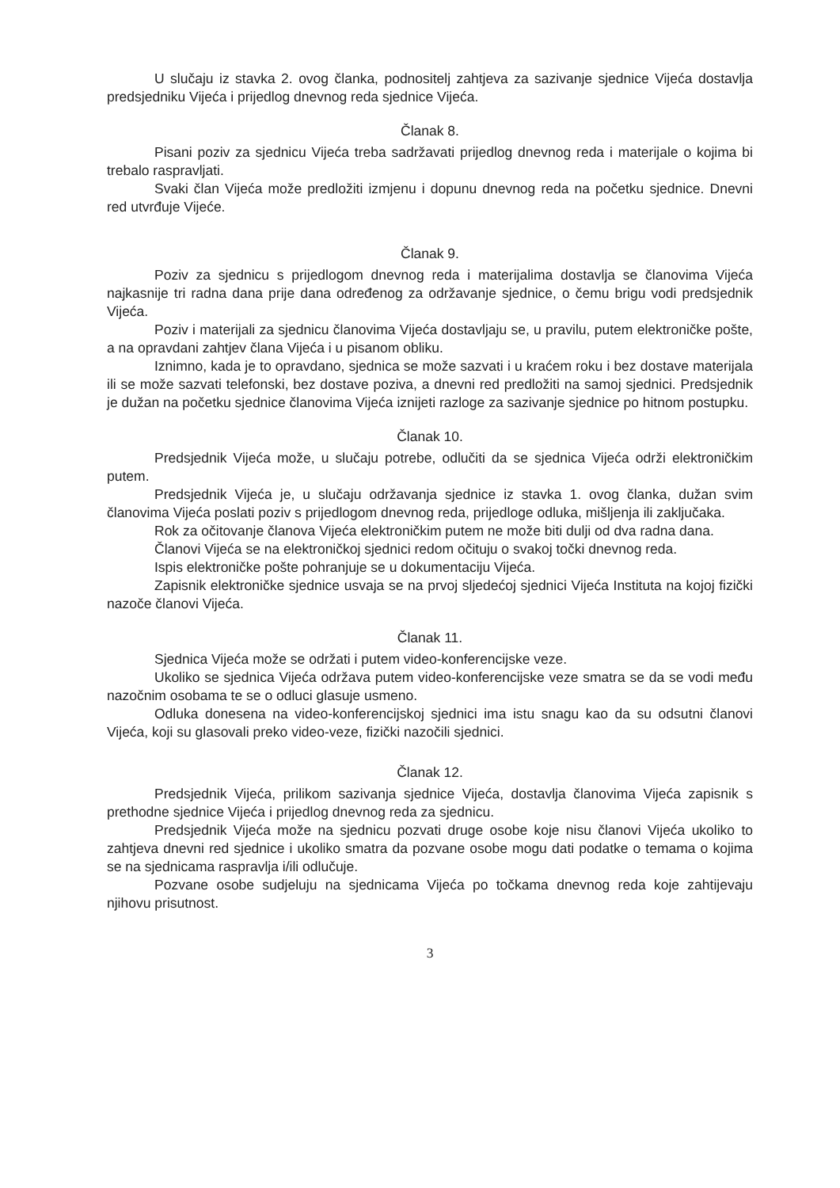U slučaju iz stavka 2. ovog članka, podnositelj zahtjeva za sazivanje sjednice Vijeća dostavlja predsjedniku Vijeća i prijedlog dnevnog reda sjednice Vijeća.
Članak 8.
Pisani poziv za sjednicu Vijeća treba sadržavati prijedlog dnevnog reda i materijale o kojima bi trebalo raspravljati.
Svaki član Vijeća može predložiti izmjenu i dopunu dnevnog reda na početku sjednice. Dnevni red utvrđuje Vijeće.
Članak 9.
Poziv za sjednicu s prijedlogom dnevnog reda i materijalima dostavlja se članovima Vijeća najkasnije tri radna dana prije dana određenog za održavanje sjednice, o čemu brigu vodi predsjednik Vijeća.
Poziv i materijali za sjednicu članovima Vijeća dostavljaju se, u pravilu, putem elektroničke pošte, a na opravdani zahtjev člana Vijeća i u pisanom obliku.
Iznimno, kada je to opravdano, sjednica se može sazvati i u kraćem roku i bez dostave materijala ili se može sazvati telefonski, bez dostave poziva, a dnevni red predložiti na samoj sjednici. Predsjednik je dužan na početku sjednice članovima Vijeća iznijeti razloge za sazivanje sjednice po hitnom postupku.
Članak 10.
Predsjednik Vijeća može, u slučaju potrebe, odlučiti da se sjednica Vijeća održi elektroničkim putem.
Predsjednik Vijeća je, u slučaju održavanja sjednice iz stavka 1. ovog članka, dužan svim članovima Vijeća poslati poziv s prijedlogom dnevnog reda, prijedloge odluka, mišljenja ili zaključaka.
Rok za očitovanje članova Vijeća elektroničkim putem ne može biti dulji od dva radna dana.
Članovi Vijeća se na elektroničkoj sjednici redom očituju o svakoj točki dnevnog reda.
Ispis elektroničke pošte pohranjuje se u dokumentaciju Vijeća.
Zapisnik elektroničke sjednice usvaja se na prvoj sljedećoj sjednici Vijeća Instituta na kojoj fizički nazoče članovi Vijeća.
Članak 11.
Sjednica Vijeća može se održati i putem video-konferencijske veze.
Ukoliko se sjednica Vijeća održava putem video-konferencijske veze smatra se da se vodi među nazočnim osobama te se o odluci glasuje usmeno.
Odluka donesena na video-konferencijskoj sjednici ima istu snagu kao da su odsutni članovi Vijeća, koji su glasovali preko video-veze, fizički nazočili sjednici.
Članak 12.
Predsjednik Vijeća, prilikom sazivanja sjednice Vijeća, dostavlja članovima Vijeća zapisnik s prethodne sjednice Vijeća i prijedlog dnevnog reda za sjednicu.
Predsjednik Vijeća može na sjednicu pozvati druge osobe koje nisu članovi Vijeća ukoliko to zahtjeva dnevni red sjednice i ukoliko smatra da pozvane osobe mogu dati podatke o temama o kojima se na sjednicama raspravlja i/ili odlučuje.
Pozvane osobe sudjeluju na sjednicama Vijeća po točkama dnevnog reda koje zahtijevaju njihovu prisutnost.
3